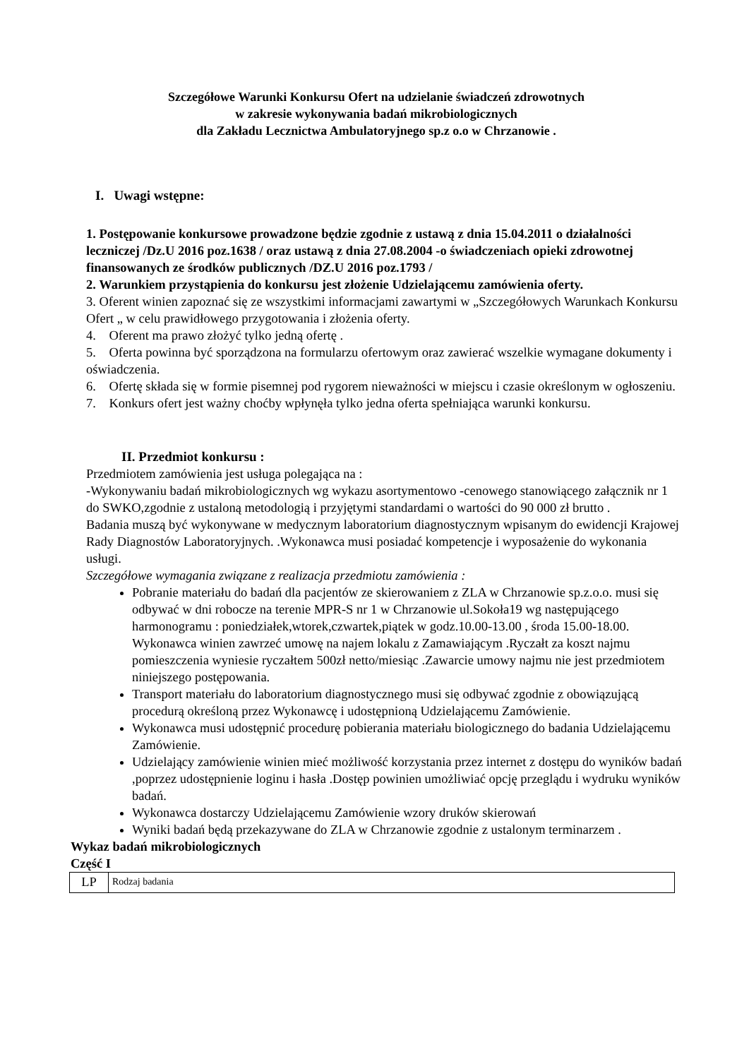Szczegółowe Warunki Konkursu Ofert na udzielanie świadczeń zdrowotnych
w zakresie wykonywania badań mikrobiologicznych
dla Zakładu Lecznictwa Ambulatoryjnego sp.z o.o w Chrzanowie .
I. Uwagi wstępne:
1. Postępowanie konkursowe prowadzone będzie zgodnie z ustawą z dnia 15.04.2011 o działalności leczniczej /Dz.U 2016 poz.1638 / oraz ustawą z dnia 27.08.2004 -o świadczeniach opieki zdrowotnej finansowanych ze środków publicznych /DZ.U 2016 poz.1793 /
2. Warunkiem przystąpienia do konkursu jest złożenie Udzielającemu zamówienia oferty.
3. Oferent winien zapoznać się ze wszystkimi informacjami zawartymi w „Szczegółowych Warunkach Konkursu Ofert „ w celu prawidłowego przygotowania i złożenia oferty.
4. Oferent ma prawo złożyć tylko jedną ofertę .
5. Oferta powinna być sporządzona na formularzu ofertowym oraz zawierać wszelkie wymagane dokumenty i oświadczenia.
6. Ofertę składa się w formie pisemnej pod rygorem nieważności w miejscu i czasie określonym w ogłoszeniu.
7. Konkurs ofert jest ważny choćby wpłynęła tylko jedna oferta spełniająca warunki konkursu.
II. Przedmiot konkursu :
Przedmiotem zamówienia jest usługa polegająca na :
-Wykonywaniu badań mikrobiologicznych wg wykazu asortymentowo -cenowego stanowiącego załącznik nr 1 do SWKO,zgodnie z ustaloną metodologią i przyjętymi standardami o wartości do 90 000 zł brutto .
Badania muszą być wykonywane w medycznym laboratorium diagnostycznym wpisanym do ewidencji Krajowej Rady Diagnostów Laboratoryjnych. .Wykonawca musi posiadać kompetencje i wyposażenie do wykonania usługi.
Szczegółowe wymagania związane z realizacja przedmiotu zamówienia :
Pobranie materiału do badań dla pacjentów ze skierowaniem z ZLA w Chrzanowie sp.z.o.o. musi się odbywać w dni robocze na terenie MPR-S nr 1 w Chrzanowie ul.Sokoła19 wg następującego harmonogramu : poniedziałek,wtorek,czwartek,piątek w godz.10.00-13.00 , środa 15.00-18.00. Wykonawca winien zawrzeć umowę na najem lokalu z Zamawiającym .Ryczałt za koszt najmu pomieszczenia wyniesie ryczałtem 500zł netto/miesiąc .Zawarcie umowy najmu nie jest przedmiotem niniejszego postępowania.
Transport materiału do laboratorium diagnostycznego musi się odbywać zgodnie z obowiązującą procedurą określoną przez Wykonawcę i udostępnioną Udzielającemu Zamówienie.
Wykonawca musi udostępnić procedurę pobierania materiału biologicznego do badania Udzielającemu Zamówienie.
Udzielający zamówienie winien mieć możliwość korzystania przez internet z dostępu do wyników badań ,poprzez udostępnienie loginu i hasła .Dostęp powinien umożliwiać opcję przeglądu i wydruku wyników badań.
Wykonawca dostarczy Udzielającemu Zamówienie wzory druków skierowań
Wyniki badań będą przekazywane do ZLA w Chrzanowie zgodnie z ustalonym terminarzem .
Wykaz badań mikrobiologicznych
Część I
| LP | Rodzaj badania |